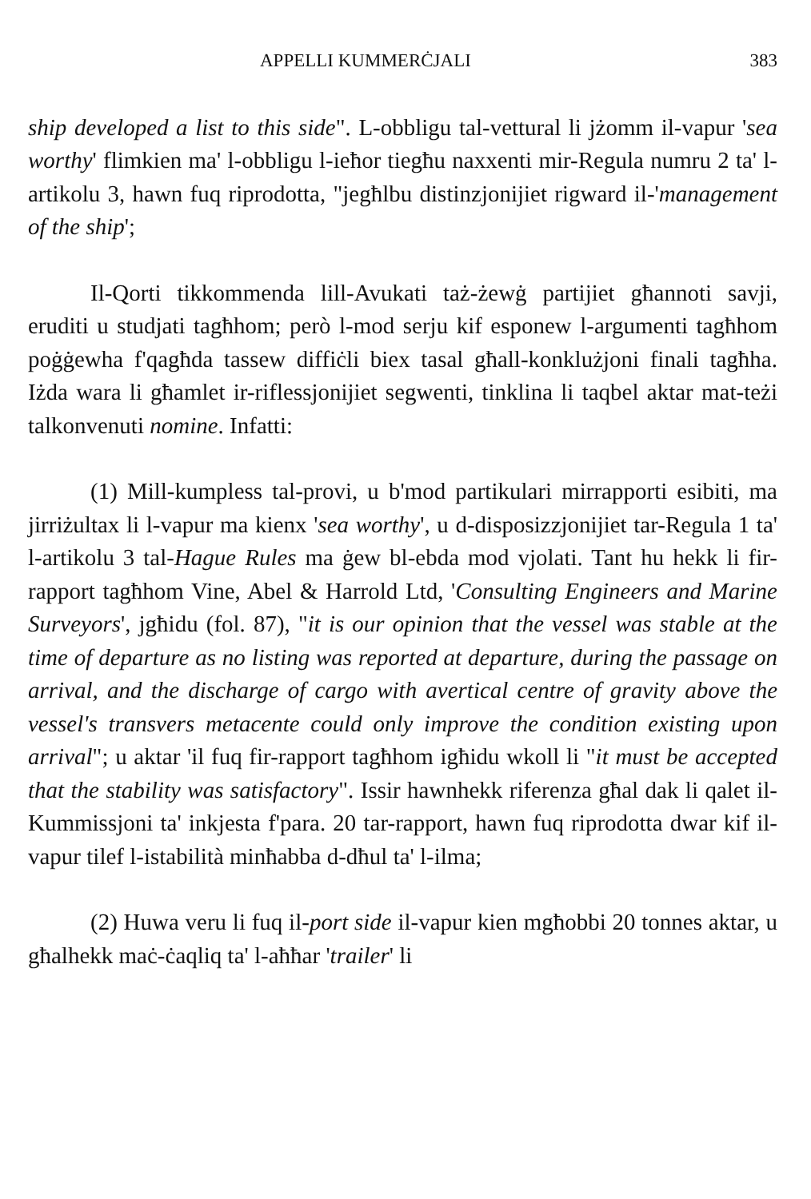APPELLI KUMMERĊJALI 383
ship developed a list to this side". L-obbligu tal-vettural li jżomm il-vapur 'sea worthy' flimkien ma' l-obbligu l-ieħor tiegħu naxxenti mir-Regula numru 2 ta' l-artikolu 3, hawn fuq riprodotta, "jegħlbu distinzjonijiet rigward il-'management of the ship';
Il-Qorti tikkommenda lill-Avukati taż-żewġ partijiet għannoti savji, eruditi u studjati tagħhom; però l-mod serju kif esponew l-argumenti tagħhom poġġewha f'qagħda tassew diffiċli biex tasal għall-konklużjoni finali tagħha. Iżda wara li għamlet ir-riflessjonijiet segwenti, tinklina li taqbel aktar mat-teżi talkonvenuti nomine. Infatti:
(1) Mill-kumpless tal-provi, u b'mod partikulari mirrapporti esibiti, ma jirriżultax li l-vapur ma kienx 'sea worthy', u d-disposizzjonijiet tar-Regula 1 ta' l-artikolu 3 tal-Hague Rules ma ġew bl-ebda mod vjolati. Tant hu hekk li fir-rapport tagħhom Vine, Abel & Harrold Ltd, 'Consulting Engineers and Marine Surveyors', jgħidu (fol. 87), "it is our opinion that the vessel was stable at the time of departure as no listing was reported at departure, during the passage on arrival, and the discharge of cargo with avertical centre of gravity above the vessel's transvers metacente could only improve the condition existing upon arrival"; u aktar 'il fuq fir-rapport tagħhom igħidu wkoll li "it must be accepted that the stability was satisfactory". Issir hawnhekk riferenza għal dak li qalet il-Kummissjoni ta' inkjesta f'para. 20 tar-rapport, hawn fuq riprodotta dwar kif il-vapur tilef l-istabilità minħabba d-dħul ta' l-ilma;
(2) Huwa veru li fuq il-port side il-vapur kien mgħobbi 20 tonnes aktar, u għalhekk maċ-ċaqliq ta' l-aħħar 'trailer' li